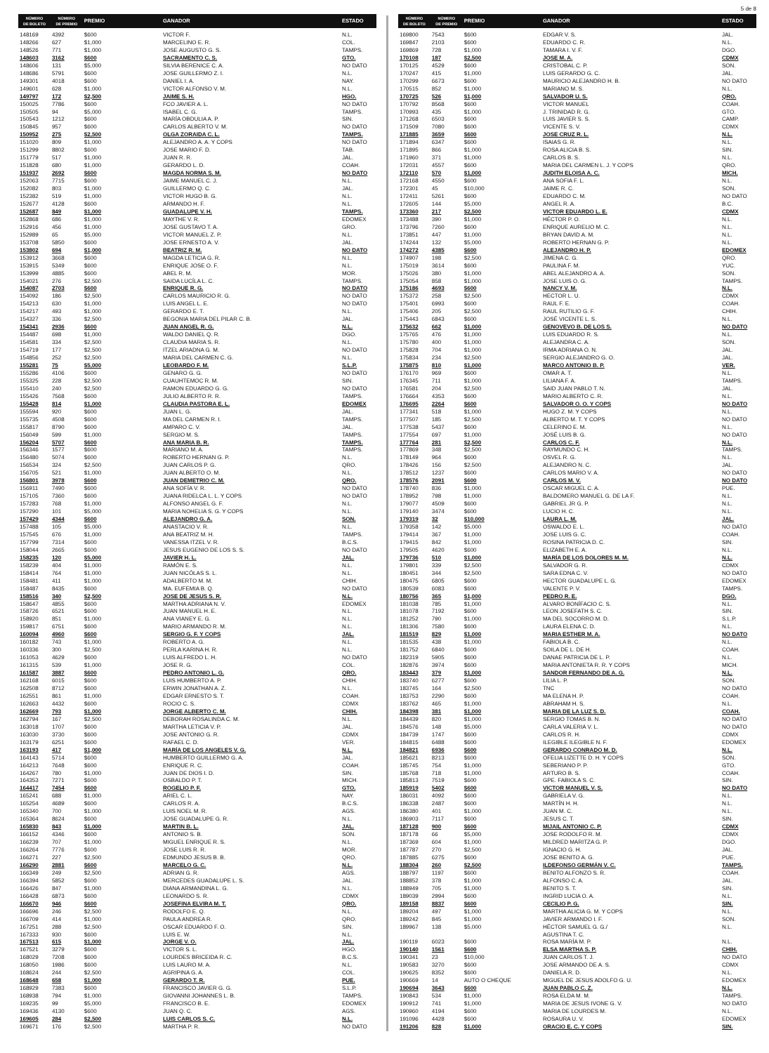5 de 8
| NÚMERO DE BOLETO | NÚMERO DE PREMIO | PREMIO | GANADOR | ESTADO |
| --- | --- | --- | --- | --- |
| 148169 | 4392 | $600 | VICTOR F. | N.L. |
| 148266 | 627 | $1,000 | MARCELINO E. R. | COL. |
| 148526 | 771 | $1,000 | JOSE AUGUSTO G. S. | TAMPS. |
| 148603 | 3162 | $600 | SACRAMENTO C. S. | GTO. |
| 148606 | 131 | $5,000 | SILVIA BERENICE C. A. | NO DATO |
| 148686 | 5791 | $600 | JOSE GUILLERMO Z. I. | N.L. |
| 149301 | 4018 | $600 | DANIEL I. A. | NAY. |
| 149601 | 628 | $1,000 | VICTOR ALFONSO V. M. | N.L. |
| 149797 | 172 | $2,500 | JAIME S. H. | HGO. |
| 150025 | 7786 | $600 | FCO JAVIER A. L. | NO DATO |
| 150505 | 94 | $5,000 | ISABEL C. G. | TAMPS. |
| 150543 | 1212 | $600 | MARÍA OBDULIA A. P. | SIN. |
| 150845 | 957 | $600 | CARLOS ALBERTO V. M. | NO DATO |
| 150952 | 275 | $2,500 | OLGA ZORAIDA C. L. | TAMPS. |
| 151020 | 809 | $1,000 | ALEJANDRO A. A. Y COPS | NO DATO |
| 151299 | 8802 | $600 | JOSE MARIO F. D. | TAB. |
| 151779 | 517 | $1,000 | JUAN R. R. | JAL. |
| 151828 | 680 | $1,000 | GERARDO L. D. | COAH. |
| 151937 | 2692 | $600 | MAGDA NORMA S. M. | NO DATO |
| 152063 | 7715 | $600 | JAIME MANUEL C. J. | N.L. |
| 152082 | 803 | $1,000 | GUILLERMO Q. C. | JAL. |
| 152382 | 519 | $1,000 | VICTOR HUGO B. G. | N.L. |
| 152677 | 4128 | $600 | ARMANDO H. F. | N.L. |
| 152687 | 849 | $1,000 | GUADALUPE V. H. | TAMPS. |
| 152868 | 686 | $1,000 | MAYTHE V. R. | EDOMEX |
| 152916 | 456 | $1,000 | JOSE GUSTAVO T. A. | GRO. |
| 152989 | 65 | $5,000 | VICTOR MANUEL Z. P. | N.L. |
| 153708 | 5850 | $600 | JOSE ERNESTO A. V. | JAL. |
| 153802 | 694 | $1,000 | BEATRIZ R. M. | NO DATO |
| 153912 | 3668 | $600 | MAGDA LETICIA G. R. | N.L. |
| 153915 | 5349 | $600 | ENRIQUE JOSE O. F. | N.L. |
| 153999 | 4885 | $600 | ABEL R. M. | MOR. |
| 154021 | 276 | $2,500 | SAIDA LUCÍLA L. C. | TAMPS. |
| 154087 | 2703 | $600 | ENRIQUE R. G. | NO DATO |
| 154092 | 186 | $2,500 | CARLOS MAURICIO R. G. | NO DATO |
| 154213 | 630 | $1,000 | LUIS ANGEL L. E. | NO DATO |
| 154217 | 493 | $1,000 | GERARDO E. T. | N.L. |
| 154327 | 336 | $2,500 | BEGONIA MARIA DEL PILAR C. B. | JAL. |
| 154341 | 2936 | $600 | JUAN ANGEL R. G. | N.L. |
| 154487 | 698 | $1,000 | WALDO DANIEL Q. R. | DGO. |
| 154581 | 334 | $2,500 | CLAUDIA MARIA S. R. | N.L. |
| 154719 | 177 | $2,500 | ITZEL ARIADNA G. M. | NO DATO |
| 154856 | 252 | $2,500 | MARIA DEL CARMEN C. G. | N.L. |
| 155281 | 75 | $5,000 | LEOBARDO F. M. | S.L.P. |
| 155286 | 4106 | $600 | GENARO G. G. | NO DATO |
| 155325 | 228 | $2,500 | CUAUHTEMOC R. M. | SIN. |
| 155410 | 240 | $2,500 | RAMON EDUARDO G. G. | NO DATO |
| 155426 | 7568 | $600 | JULIO ALBERTO R. R. | TAMPS. |
| 155428 | 814 | $1,000 | CLAUDIA PASTORA E. L. | EDOMEX |
| 155594 | 920 | $600 | JUAN L. G. | JAL. |
| 155735 | 4508 | $600 | MA DEL CARMEN R. I. | TAMPS. |
| 155817 | 8790 | $600 | AMPARO C. V. | JAL. |
| 156049 | 599 | $1,000 | SERGIO M. S. | TAMPS. |
| 156204 | 5707 | $600 | ANA MARIA B. R. | TAMPS. |
| 156346 | 1577 | $600 | MARIANO M. A. | TAMPS. |
| 156480 | 5074 | $600 | ROBERTO HERNAN G. P. | N.L. |
| 156534 | 324 | $2,500 | JUAN CARLOS P. G. | QRO. |
| 156705 | 521 | $1,000 | JUAN ALBERTO O. M. | N.L. |
| 156801 | 3978 | $600 | JUAN DEMETRIO C. M. | QRO. |
| 156911 | 7490 | $600 | ANA SOFÍA V. R. | NO DATO |
| 157105 | 7360 | $600 | JUANA RIDELCA L. L. Y COPS | NO DATO |
| 157283 | 768 | $1,000 | ALFONSO ANGEL G. F. | N.L. |
| 157290 | 101 | $5,000 | MARIA NOHELIA S. G. Y COPS | N.L. |
| 157429 | 4344 | $600 | ALEJANDRO G. A. | SON. |
| 157488 | 105 | $5,000 | ANASTACIO V. R. | N.L. |
| 157545 | 676 | $1,000 | ANA BEATRIZ M. H. | TAMPS. |
| 157799 | 7314 | $600 | VANESSA ITZEL V. R. | B.C.S. |
| 158044 | 2665 | $600 | JESUS EUGENIO DE LOS S. S. | NO DATO |
| 158235 | 120 | $5,000 | JAVIER H. L. | JAL. |
| 158239 | 404 | $1,000 | RAMÓN E. S. | N.L. |
| 158414 | 764 | $1,000 | JUAN NICÓLAS S. L. | N.L. |
| 158481 | 411 | $1,000 | ADALBERTO M. M. | CHIH. |
| 158487 | 8435 | $600 | MA. EUFEMIA B. Q. | NO DATO |
| 158516 | 340 | $2,500 | JOSE DE JESUS S. R. | N.L. |
| 158647 | 4855 | $600 | MARTHA ADRIANA N. V. | EDOMEX |
| 158726 | 6521 | $600 | JUAN MANUEL H. E. | N.L. |
| 158920 | 851 | $1,000 | ANA VIANEY E. G. | N.L. |
| 159817 | 6751 | $600 | MARIO ARMANDO R. M. | N.L. |
| 160094 | 4960 | $600 | SERGIO G. F. Y COPS | JAL. |
| 160182 | 743 | $1,000 | ROBERTO A. G. | N.L. |
| 160336 | 300 | $2,500 | PERLA KARINA H. R. | N.L. |
| 161053 | 4629 | $600 | LUIS ALFREDO L. H. | NO DATO |
| 161315 | 539 | $1,000 | JOSE R. G. | COL. |
| 161587 | 3887 | $600 | PEDRO ANTONIO L. G. | QRO. |
| 162168 | 6015 | $600 | LUIS HUMBERTO A. P. | CHIH. |
| 162508 | 8712 | $600 | ERWIN JONATHAN A. Z. | N.L. |
| 162551 | 861 | $1,000 | EDGAR ERNESTO S. T. | COAH. |
| 162663 | 4432 | $600 | ROCIO C. S. | CDMX |
| 162669 | 793 | $1,000 | JORGE ALBERTO C. M. | CHIH. |
| 162794 | 167 | $2,500 | DEBORAH ROSALINDA C. M. | N.L. |
| 163018 | 1707 | $600 | MARTHA LETICIA V. P. | JAL. |
| 163030 | 3730 | $600 | JOSE ANTONIO G. R. | CDMX |
| 163179 | 6251 | $600 | RAFAEL C. D. | VER. |
| 163193 | 417 | $1,000 | MARÍA DE LOS ANGELES V. G. | N.L. |
| 164143 | 5714 | $600 | HUMBERTO GUILLERMO G. A. | JAL. |
| 164213 | 7648 | $600 | ENRIQUE R. C. | COAH. |
| 164267 | 780 | $1,000 | JUAN DE DIOS I. D. | SIN. |
| 164353 | 7271 | $600 | OSBALDO P. T. | MICH. |
| 164417 | 7454 | $600 | ROGELIO P. F. | GTO. |
| 165241 | 688 | $1,000 | ARIEL C. L. | NAY. |
| 165254 | 4689 | $600 | CARLOS R. A. | B.C.S. |
| 165340 | 700 | $1,000 | LUIS NOEL M. R. | AGS. |
| 165364 | 8624 | $600 | JOSE GUADALUPE G. R. | N.L. |
| 165830 | 843 | $1,000 | MARTIN B. L. | JAL. |
| 166152 | 4346 | $600 | ANTONIO S. B. | SON. |
| 166239 | 707 | $1,000 | MIGUEL ENRIQUE R. S. | N.L. |
| 166264 | 7776 | $600 | JOSE LUIS R. R. | MOR. |
| 166271 | 227 | $2,500 | EDMUNDO JESUS B. B. | QRO. |
| 166290 | 2881 | $600 | MARCELO G. C. | N.L. |
| 166349 | 249 | $2,500 | ADRIAN G. R. | AGS. |
| 166394 | 5852 | $600 | MERCEDES GUADALUPE L. S. | JAL. |
| 166426 | 847 | $1,000 | DIANA ARMANDINA L. G. | N.L. |
| 166428 | 6873 | $600 | LEONARDO S. R. | CDMX |
| 166670 | 946 | $600 | JOSEFINA ELVIRA M. T. | QRO. |
| 166696 | 246 | $2,500 | RODOLFO E. Q. | N.L. |
| 166709 | 414 | $1,000 | PAULA ANDREA R. | QRO. |
| 167251 | 288 | $2,500 | OSCAR EDUARDO F. O. | SIN. |
| 167333 | 930 | $600 | LUIS E. W. | N.L. |
| 167513 | 615 | $1,000 | JORGE V. O. | JAL. |
| 167521 | 3279 | $600 | VICTOR S. L. | HGO. |
| 168029 | 7208 | $600 | LOURDES BRICEIDA R. C. | B.C.S. |
| 168050 | 1986 | $600 | LUIS LAURO M. A. | N.L. |
| 168624 | 244 | $2,500 | AGRIPINA G. A. | COL. |
| 168648 | 658 | $1,000 | GERARDO T. R. | PUE. |
| 168929 | 7383 | $600 | FRANCISCO JAVIER G. G. | S.L.P. |
| 168938 | 794 | $1,000 | GIOVANNI JOHANNES L. B. | TAMPS. |
| 169235 | 99 | $5,000 | FRANCISCO B. E. | EDOMEX |
| 169436 | 4130 | $600 | JUAN Q. C. | AGS. |
| 169605 | 284 | $2,500 | LUIS CARLOS S. C. | N.L. |
| 169671 | 176 | $2,500 | MARTHA P. R. | NO DATO |
| NÚMERO DE BOLETO | NÚMERO DE PREMIO | PREMIO | GANADOR | ESTADO |
| --- | --- | --- | --- | --- |
| 169800 | 7543 | $600 | EDGAR V. S. | JAL. |
| 169847 | 2103 | $600 | EDUARDO C. R. | N.L. |
| 169869 | 728 | $1,000 | TAMARA I. V. F. | DGO. |
| 170108 | 187 | $2,500 | JOSE M. A. | CDMX |
| 170125 | 4529 | $600 | CRISTOBAL C. P. | SON. |
| 170247 | 415 | $1,000 | LUIS GERARDO G. C. | JAL. |
| 170299 | 6673 | $600 | MAURICIO ALEJANDRO H. B. | NO DATO |
| 170515 | 852 | $1,000 | MARIANO M. S. | N.L. |
| 170725 | 526 | $1,000 | SALVADOR U. S. | QRO. |
| 170792 | 8568 | $600 | VICTOR MANUEL | COAH. |
| 170993 | 435 | $1,000 | J. TRINIDAD R. G. | GTO. |
| 171268 | 6503 | $600 | LUIS JAVIER S. S. | CAMP. |
| 171509 | 7080 | $600 | VICENTE S. V. | CDMX |
| 171885 | 3659 | $600 | JOSE CRUZ R. L. | N.L. |
| 171894 | 6347 | $600 | ISAIAS G. R. | N.L. |
| 171895 | 866 | $1,000 | ROSA ALICIA B. S. | SIN. |
| 171960 | 371 | $1,000 | CARLOS B. S. | N.L. |
| 172031 | 4557 | $600 | MARIA DEL CARMEN L. J. Y COPS | QRO. |
| 172110 | 570 | $1,000 | JUDITH ELOISA A. C. | MICH. |
| 172168 | 4550 | $600 | ANA SOFIA F. L. | N.L. |
| 172301 | 45 | $10,000 | JAIME R. C. | SON. |
| 172411 | 5261 | $600 | EDUARDO C. M. | NO DATO |
| 172605 | 144 | $5,000 | ANGEL R. A. | B.C. |
| 173360 | 217 | $2,500 | VICTOR EDUARDO L. E. | CDMX |
| 173488 | 390 | $1,000 | HÉCTOR P. O. | N.L. |
| 173796 | 7260 | $600 | ENRIQUE AURELIO M. C. | N.L. |
| 173851 | 447 | $1,000 | BRYAN DAVID A. M. | N.L. |
| 174244 | 132 | $5,000 | ROBERTO HERNAN G. P. | N.L. |
| 174272 | 4385 | $600 | ALEJANDRO H. P. | EDOMEX |
| 174907 | 198 | $2,500 | JIMENA C. G. | QRO. |
| 175019 | 3614 | $600 | PAULINA F. M. | YUC. |
| 175026 | 380 | $1,000 | ABEL ALEJANDRO A. A. | SON. |
| 175054 | 858 | $1,000 | JOSE LUIS O. G. | TAMPS. |
| 175186 | 4693 | $600 | NANCY V. M. | N.L. |
| 175372 | 258 | $2,500 | HECTOR L. U. | CDMX |
| 175401 | 6993 | $600 | RAUL F. E. | COAH. |
| 175406 | 205 | $2,500 | RAUL RUTILIO G. F. | CHIH. |
| 175443 | 6843 | $600 | JOSÉ VICENTE L. S. | N.L. |
| 175632 | 662 | $1,000 | GENOVEVO B. DE LOS S. | NO DATO |
| 175765 | 476 | $1,000 | LUIS EDUARDO R. S. | N.L. |
| 175780 | 400 | $1,000 | ALEJANDRA C. A. | SON. |
| 175828 | 704 | $1,000 | IRMA ADRIANA O. N. | JAL. |
| 175834 | 234 | $2,500 | SERGIO ALEJANDRO G. O. | JAL. |
| 175875 | 810 | $1,000 | MARCO ANTONIO B. P. | VER. |
| 176170 | 969 | $600 | OMAR A. T. | N.L. |
| 176345 | 711 | $1,000 | LILIANA F. A. | TAMPS. |
| 176581 | 204 | $2,500 | SAID JUAN PABLO T. N. | JAL. |
| 176664 | 4353 | $600 | MARIO ALBERTO C. R. | N.L. |
| 176695 | 2264 | $600 | SALVADOR O. O. Y COPS | NO DATO |
| 177341 | 518 | $1,000 | HUGO Z. M. Y COPS | N.L. |
| 177507 | 185 | $2,500 | ALBERTO M. T. Y COPS | NO DATO |
| 177538 | 5437 | $600 | CELERINO E. M. | N.L. |
| 177554 | 697 | $1,000 | JOSÉ LUIS B. G. | NO DATO |
| 177764 | 281 | $2,500 | CARLOS C. F. | N.L. |
| 177869 | 348 | $2,500 | RAYMUNDO C. H. | TAMPS. |
| 178149 | 964 | $600 | OSVEL R. G. | N.L. |
| 178426 | 156 | $2,500 | ALEJANDRO N. C. | JAL. |
| 178512 | 1237 | $600 | CARLOS MARIO V. A. | NO DATO |
| 178576 | 2091 | $600 | CARLOS M. V. | NO DATO |
| 178740 | 836 | $1,000 | OSCAR MIGUEL C. A. | PUE. |
| 178952 | 798 | $1,000 | BALDOMERO MANUEL G. DE LA F. | N.L. |
| 179077 | 4509 | $600 | GABRIEL JR G. P. | N.L. |
| 179140 | 3474 | $600 | LUCIO H. C. | N.L. |
| 179319 | 32 | $10,000 | LAURA L. M. | JAL. |
| 179358 | 142 | $5,000 | OSWALDO E. L. | NO DATO |
| 179414 | 367 | $1,000 | JOSE LUIS G. C. | COAH. |
| 179415 | 842 | $1,000 | ROSINA PATRICIA D. C. | SIN. |
| 179505 | 4620 | $600 | ELIZABETH E. A. | N.L. |
| 179736 | 510 | $1,000 | MARÍA DE LOS DOLORES M. M. | N.L. |
| 179801 | 339 | $2,500 | SALVADOR G. R. | CDMX |
| 180451 | 344 | $2,500 | SARA EDNA C. V. | NO DATO |
| 180475 | 6805 | $600 | HECTOR GUADALUPE L. G. | EDOMEX |
| 180539 | 6083 | $600 | VALENTE P. V. | TAMPS. |
| 180756 | 365 | $1,000 | PEDRO R. E. | DGO. |
| 181038 | 785 | $1,000 | ALVARO BONÍFACIO C. S. | N.L. |
| 181078 | 7192 | $600 | LEON JOSEFATH S. C. | SIN. |
| 181252 | 790 | $1,000 | MA DEL SOCORRO M. D. | S.L.P. |
| 181306 | 7580 | $600 | LAURA ELENA C. D. | N.L. |
| 181519 | 829 | $1,000 | MARIA ESTHER M. A. | NO DATO |
| 181535 | 438 | $1,000 | FABIOLA B. C. | N.L. |
| 181752 | 6840 | $600 | SOILA DE L. DE H. | COAH. |
| 182319 | 5905 | $600 | DANAE PATRICIA DE L. P. | N.L. |
| 182876 | 3974 | $600 | MARIA ANTONIETA R. R. Y COPS | MICH. |
| 183443 | 379 | $1,000 | SANDOR FERNANDO DE A. G. | N.L. |
| 183740 | 6277 | $600 | LILIA L. P. | SON. |
| 183745 | 164 | $2,500 | TNC | NO DATO |
| 183753 | 2290 | $600 | MA ELENA H. P. | COAH. |
| 183762 | 465 | $1,000 | ABRAHAM H. S. | N.L. |
| 184398 | 381 | $1,000 | MARIA DE LA LUZ S. D. | COAH. |
| 184439 | 820 | $1,000 | SERGIO TOMAS B. N. | NO DATO |
| 184576 | 148 | $5,000 | CARLA VALERIA V. L. | NO DATO |
| 184739 | 1747 | $600 | CARLOS R. H. | CDMX |
| 184815 | 6488 | $600 | ILEGIBLE ILEGIBLE N. F. | EDOMEX |
| 184821 | 6936 | $600 | GERARDO CONRADO M. D. | N.L. |
| 185621 | 8213 | $600 | OFELIA LIZETTE D. H. Y COPS | SON. |
| 185745 | 754 | $1,000 | SEBERIANO P. P. | GTO. |
| 185768 | 718 | $1,000 | ARTURO B. S. | COAH. |
| 185813 | 7519 | $600 | GPE. FABIOLA S. C. | SIN. |
| 185919 | 5402 | $600 | VICTOR MANUEL V. S. | NO DATO |
| 186031 | 4092 | $600 | GABRIELA V. G. | N.L. |
| 186338 | 2487 | $600 | MARTÍN H. H. | N.L. |
| 186380 | 401 | $1,000 | JUAN M. C. | N.L. |
| 186903 | 7117 | $600 | JESUS C. T. | SIN. |
| 187128 | 900 | $600 | MIJAIL ANTONIO C. P. | CDMX |
| 187178 | 66 | $5,000 | JOSE RODOLFO R. M. | CDMX |
| 187369 | 604 | $1,000 | MILDRED MARITZA G. P. | DGO. |
| 187787 | 270 | $2,500 | IGNACIO G. H. | JAL. |
| 187885 | 6275 | $600 | JOSE BENITO A. G. | PUE. |
| 188304 | 260 | $2,500 | ILDEFONSO GERMÁN V. C. | TAMPS. |
| 188797 | 1197 | $600 | BENITO ALFONZO S. R. | COAH. |
| 188852 | 378 | $1,000 | ALFONSO C. A. | JAL. |
| 188949 | 705 | $1,000 | BENITO S. T. | SIN. |
| 189039 | 2994 | $600 | INGRID LUCIA O. A. | N.L. |
| 189158 | 8837 | $600 | CECILIO P. G. | SIN. |
| 189204 | 497 | $1,000 | MARTHA ALICIA G. M. Y COPS | N.L. |
| 189242 | 845 | $1,000 | JAVIER ARMANDO I. F. | SON. |
| 189967 | 138 | $5,000 | HÉCTOR SAMUEL G. G./ AGUSTINA T. C. | N.L. |
| 190119 | 6023 | $600 | ROSA MARÍA M. P. | N.L. |
| 190140 | 1561 | $600 | ELSA MARTHA S. P. | CHIH. |
| 190341 | 23 | $10,000 | JUAN CARLOS T. J. | NO DATO |
| 190583 | 3270 | $600 | JOSE ARMANDO DE A. S. | CDMX |
| 190625 | 8352 | $600 | DANIELA R. D. | N.L. |
| 190669 | 14 | AUTO O CHEQUE | MIGUEL DE JESUS ADOLFO G. U. | EDOMEX |
| 190694 | 3643 | $600 | JUAN PABLO C. Z. | N.L. |
| 190843 | 534 | $1,000 | ROSA ELDA M. M. | TAMPS. |
| 190912 | 741 | $1,000 | MARIA DE JESUS IVONE G. V. | NO DATO |
| 190960 | 4194 | $600 | MARIA DE LOURDES M. | N.L. |
| 191096 | 4428 | $600 | ROSAURA U. V. | EDOMEX |
| 191206 | 828 | $1,000 | ORACIO E. C. Y COPS | SIN. |